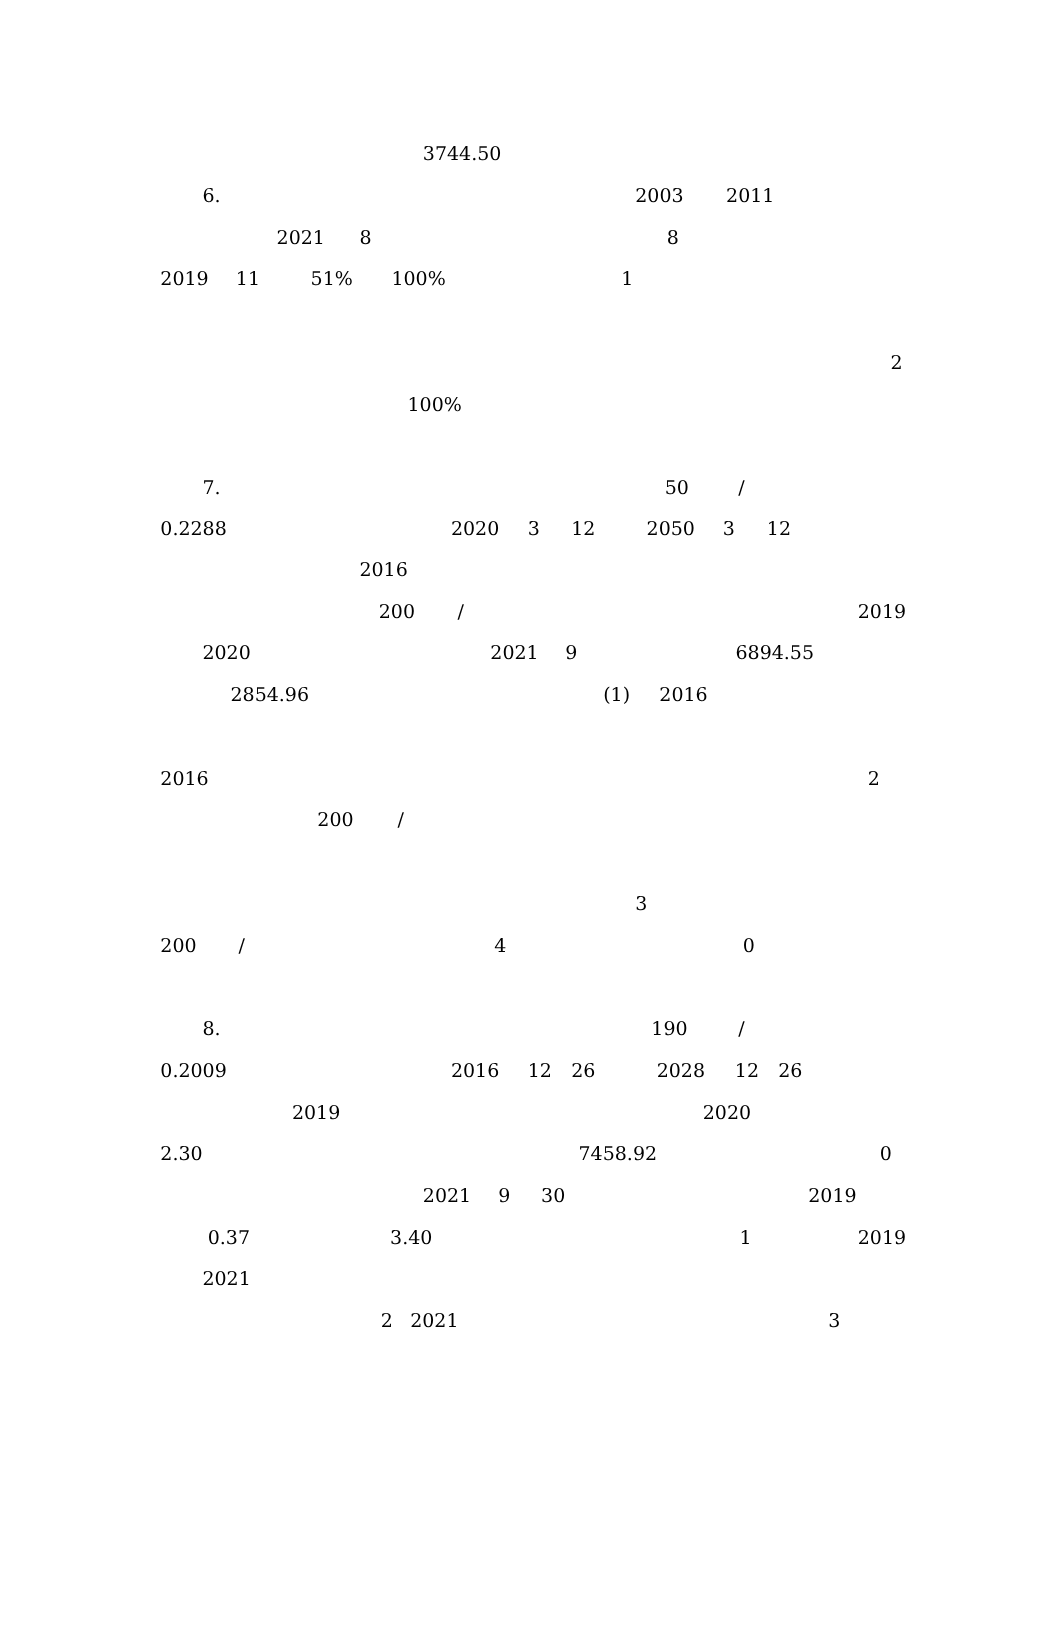3744.50
6.
2003
2011
2021
8
8
2019
11
51%
100%
1
2
100%
7.
50
/
0.2288
2020
3
12
2050
3
12
2016
200
/
2019
2020
2021
9
6894.55
2854.96
(1)
2016
2016
2
200
/
3
200
/
4
0
8.
190
/
0.2009
2016
12
26
2028
12
26
2019
2020
2.30
7458.92
0
2021
9
30
2019
0.37
3.40
1
2019
2021
2
2021
3